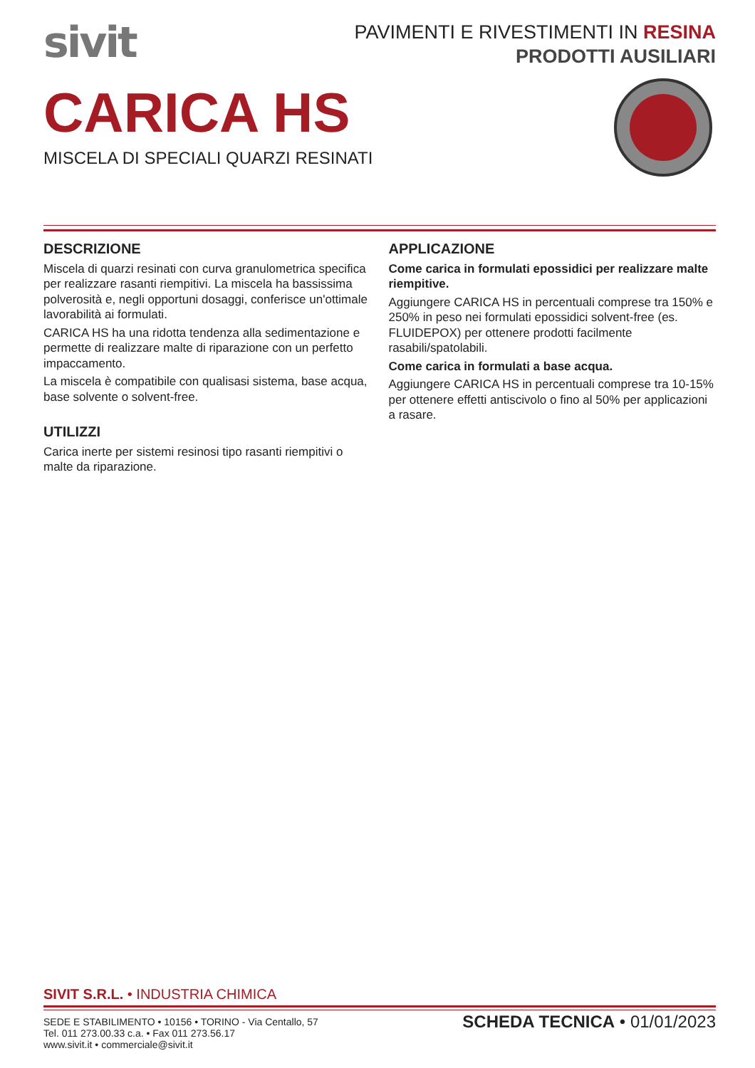sivit
PAVIMENTI E RIVESTIMENTI IN RESINA
PRODOTTI AUSILIARI
CARICA HS
MISCELA DI SPECIALI QUARZI RESINATI
DESCRIZIONE
Miscela di quarzi resinati con curva granulometrica specifica per realizzare rasanti riempitivi. La miscela ha bassissima polverosità e, negli opportuni dosaggi, conferisce un'ottimale lavorabilità ai formulati.
CARICA HS ha una ridotta tendenza alla sedimentazione e permette di realizzare malte di riparazione con un perfetto impaccamento.
La miscela è compatibile con qualisasi sistema, base acqua, base solvente o solvent-free.
UTILIZZI
Carica inerte per sistemi resinosi tipo rasanti riempitivi o malte da riparazione.
APPLICAZIONE
Come carica in formulati epossidici per realizzare malte riempitive.
Aggiungere CARICA HS in percentuali comprese tra 150% e 250% in peso nei formulati epossidici solvent-free (es. FLUIDEPOX) per ottenere prodotti facilmente rasabili/spatolabili.
Come carica in formulati a base acqua.
Aggiungere CARICA HS in percentuali comprese tra 10-15% per ottenere effetti antiscivolo o fino al 50% per applicazioni a rasare.
SIVIT S.R.L. • INDUSTRIA CHIMICA
SEDE E STABILIMENTO • 10156 • TORINO - Via Centallo, 57
Tel. 011 273.00.33 c.a. • Fax 011 273.56.17
www.sivit.it • commerciale@sivit.it
SCHEDA TECNICA • 01/01/2023